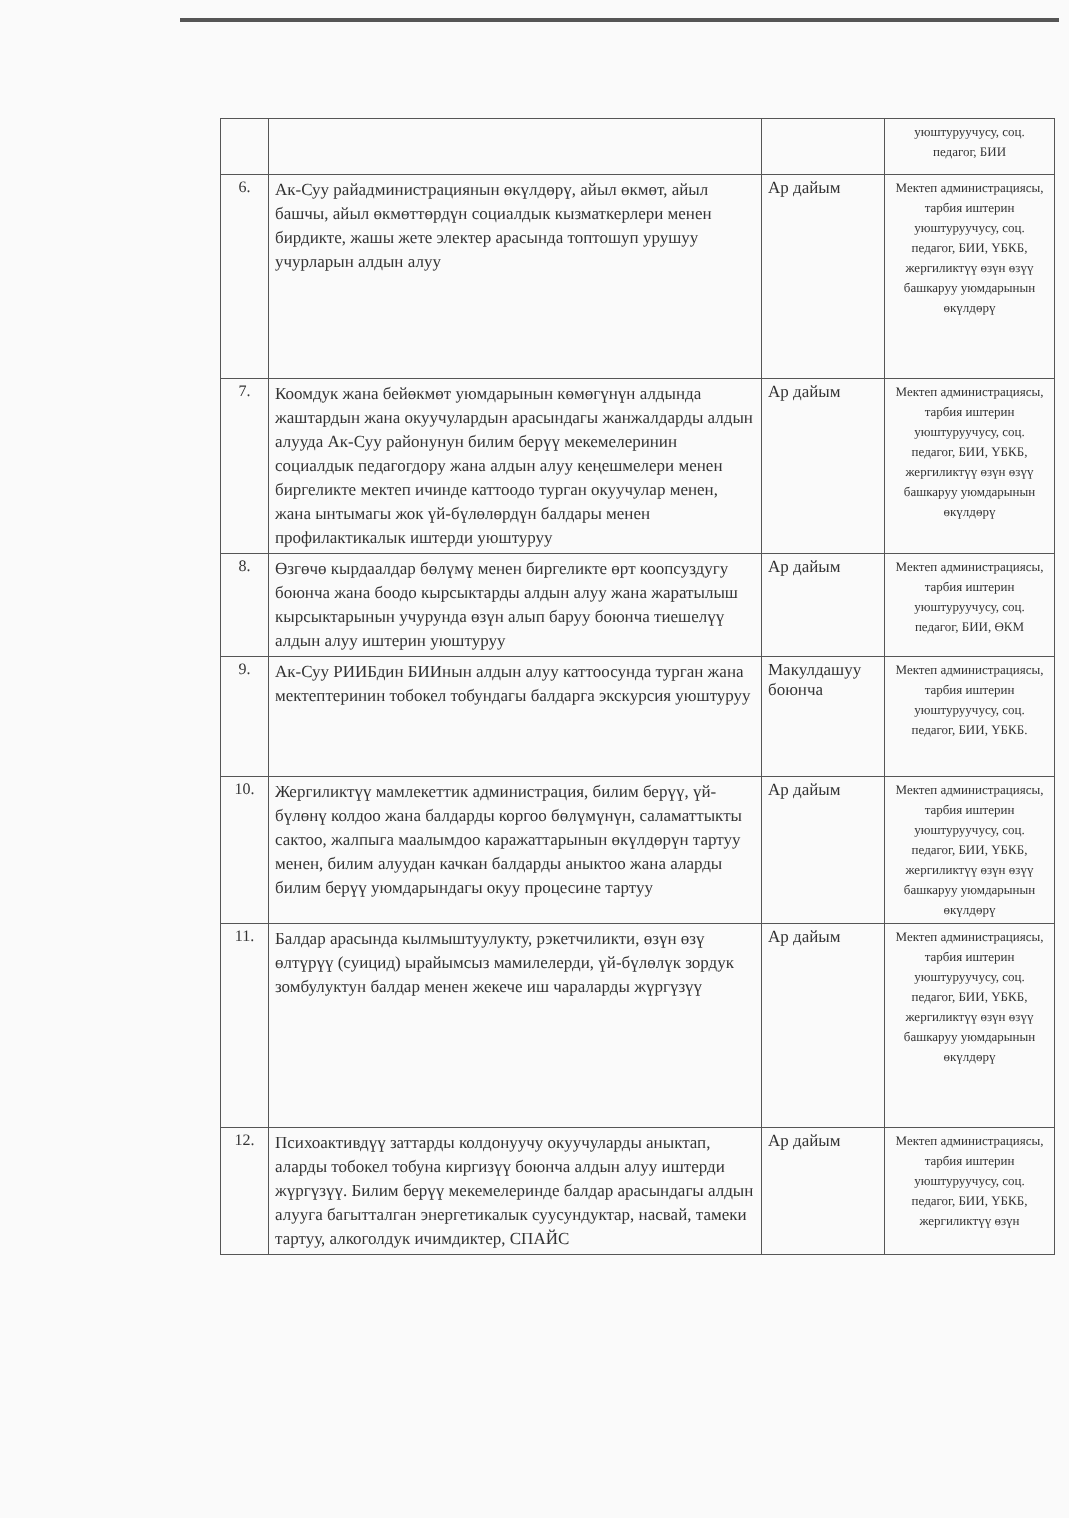| | | | уюштуруучусу, соц. педагог, БИИ |
| 6. | Ак-Суу райадминистрациянын өкүлдөрү, айыл өкмөт, айыл башчы, айыл өкмөттөрдүн социалдык кызматкерлери менен бирдикте, жашы жете электер арасында топтошуп урушуу учурларын алдын алуу | Ар дайым | Мектеп администрациясы, тарбия иштерин уюштуруучусу, соц. педагог, БИИ, ҮБКБ, жергиликтүү өзүн өзүү башкаруу уюмдарынын өкүлдөрү |
| 7. | Коомдук жана бейөкмөт уюмдарынын көмөгүнүн алдында жаштардын жана окуучулардын арасындагы жанжалдарды алдын алууда Ак-Суу районунун билим берүү мекемелеринин социалдык педагогдору жана алдын алуу кеңешмелери менен биргеликте мектеп ичинде каттоодо турган окуучулар менен, жана ынтымагы жок үй-бүлөлөрдүн балдары менен профилактикалык иштерди уюштуруу | Ар дайым | Мектеп администрациясы, тарбия иштерин уюштуруучусу, соц. педагог, БИИ, ҮБКБ, жергиликтүү өзүн өзүү башкаруу уюмдарынын өкүлдөрү |
| 8. | Өзгөчө кырдаалдар бөлүмү менен биргеликте өрт коопсуздугу боюнча жана боодо кырсыктарды алдын алуу жана жаратылыш кырсыктарынын учурунда өзүн алып баруу боюнча тиешелүү алдын алуу иштерин уюштуруу | Ар дайым | Мектеп администрациясы, тарбия иштерин уюштуруучусу, соц. педагог, БИИ, ӨКМ |
| 9. | Ак-Суу РИИБдин БИИнын алдын алуу каттоосунда турган жана мектептеринин тобокел тобундагы балдарга экскурсия уюштуруу | Макулдашуу боюнча | Мектеп администрациясы, тарбия иштерин уюштуруучусу, соц. педагог, БИИ, ҮБКБ. |
| 10. | Жергиликтүү мамлекеттик администрация, билим берүү, үй-бүлөнү колдоо жана балдарды коргоо бөлүмүнүн, саламаттыкты сактоо, жалпыга маалымдоо каражаттарынын өкүлдөрүн тартуу менен, билим алуудан качкан балдарды аныктоо жана аларды билим берүү уюмдарындагы окуу процесине тартуу | Ар дайым | Мектеп администрациясы, тарбия иштерин уюштуруучусу, соц. педагог, БИИ, ҮБКБ, жергиликтүү өзүн өзүү башкаруу уюмдарынын өкүлдөрү |
| 11. | Балдар арасында кылмыштуулукту, рэкетчиликти, өзүн өзү өлтүрүү (суицид) ырайымсыз мамилелерди, үй-бүлөлүк зордук зомбулуктун балдар менен жекече иш чараларды жүргүзүү | Ар дайым | Мектеп администрациясы, тарбия иштерин уюштуруучусу, соц. педагог, БИИ, ҮБКБ, жергиликтүү өзүн өзүү башкаруу уюмдарынын өкүлдөрү |
| 12. | Психоактивдүү заттарды колдонуучу окуучуларды аныктап, аларды тобокел тобуна киргизүү боюнча алдын алуу иштерди жүргүзүү. Билим берүү мекемелеринде балдар арасындагы алдын алууга багытталган энергетикалык суусундуктар, насвай, тамеки тартуу, алкоголдук ичимдиктер, СПАЙС | Ар дайым | Мектеп администрациясы, тарбия иштерин уюштуруучусу, соц. педагог, БИИ, ҮБКБ, жергиликтүү өзүн |